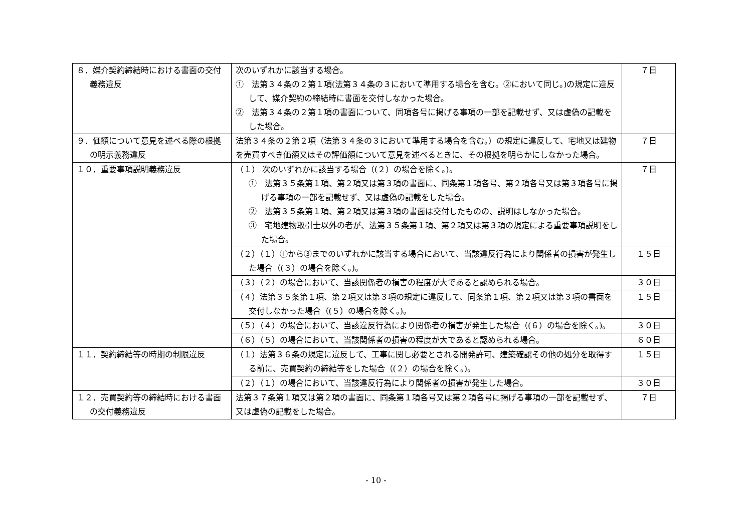| ８．媒介契約締結時における書面の交付義務違反 | 次のいずれかに該当する場合。 ① 法第３４条の２第１項(法第３４条の３において準用する場合を含む。②において同じ。)の規定に違反して、媒介契約の締結時に書面を交付しなかった場合。 ② 法第３４条の２第１項の書面について、同項各号に掲げる事項の一部を記載せず、又は虚偽の記載をした場合。 | ７日 |
| ９．価額について意見を述べる際の根拠の明示義務違反 | 法第３４条の２第２項（法第３４条の３において準用する場合を含む。）の規定に違反して、宅地又は建物を売買すべき価額又はその評価額について意見を述べるときに、その根拠を明らかにしなかった場合。 | ７日 |
| １０．重要事項説明義務違反 | （１） 次のいずれかに該当する場合（(２）の場合を除く。)。 ① 法第３５条第１項、第２項又は第３項の書面に、同条第１項各号、第２項各号又は第３項各号に掲げる事項の一部を記載せず、又は虚偽の記載をした場合。 ② 法第３５条第１項、第２項又は第３項の書面は交付したものの、説明はしなかった場合。 ③ 宅地建物取引士以外の者が、法第３５条第１項、第２項又は第３項の規定による重要事項説明をした場合。 | ７日 |
| | （２）（１）①から③までのいずれかに該当する場合において、当該違反行為により関係者の損害が発生した場合（(３）の場合を除く。)。 | １５日 |
| | （３）（２）の場合において、当該関係者の損害の程度が大であると認められる場合。 | ３０日 |
| | （４）法第３５条第１項、第２項又は第３項の規定に違反して、同条第１項、第２項又は第３項の書面を交付しなかった場合（(５）の場合を除く。)。 | １５日 |
| | （５）（４）の場合において、当該違反行為により関係者の損害が発生した場合（(６）の場合を除く。)。 | ３０日 |
| | （６）（５）の場合において、当該関係者の損害の程度が大であると認められる場合。 | ６０日 |
| １１．契約締結等の時期の制限違反 | （１）法第３６条の規定に違反して、工事に関し必要とされる開発許可、建築確認その他の処分を取得する前に、売買契約の締結等をした場合（(２）の場合を除く。)。 | １５日 |
| | （２）（１）の場合において、当該違反行為により関係者の損害が発生した場合。 | ３０日 |
| １２．売買契約等の締結時における書面の交付義務違反 | 法第３７条第１項又は第２項の書面に、同条第１項各号又は第２項各号に掲げる事項の一部を記載せず、又は虚偽の記載をした場合。 | ７日 |
- 10 -